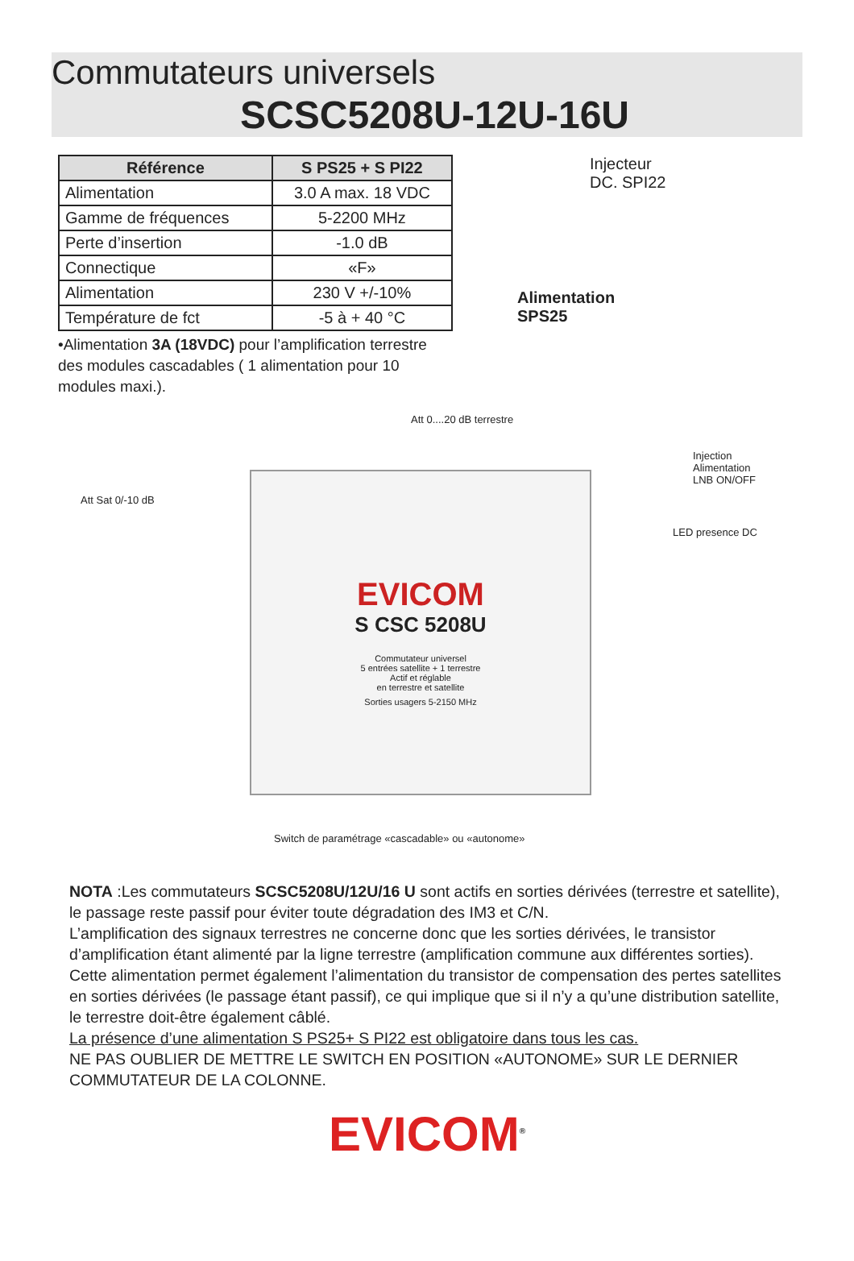Commutateurs universels
SCSC5208U-12U-16U
| Référence | S PS25 + S PI22 |
| --- | --- |
| Alimentation | 3.0 A max. 18 VDC |
| Gamme de fréquences | 5-2200 MHz |
| Perte d’insertion | -1.0 dB |
| Connectique | «F» |
| Alimentation | 230 V +/-10% |
| Température de fct | -5 à + 40 °C |
•Alimentation 3A (18VDC) pour l’amplification terrestre des modules cascadables ( 1 alimentation pour 10 modules maxi.).
Injecteur
DC. SPI22
Alimentation
SPS25
Att 0....20 dB terrestre
Att Sat 0/-10 dB
Injection Alimentation
LNB ON/OFF
LED presence DC
EVICOM
S CSC 5208U
Commutateur universel
5 entrées satellite + 1 terrestre
Actif et réglable
en terrestre et satellite
Sorties usagers 5-2150 MHz
Switch de paramétrage «cascadable» ou «autonome»
NOTA :Les commutateurs SCSC5208U/12U/16 U sont actifs en sorties dérivées (terrestre et satellite), le passage reste passif pour éviter toute dégradation des IM3 et C/N.
L’amplification des signaux terrestres ne concerne donc que les sorties dérivées, le transistor d’amplification étant alimenté par la ligne terrestre (amplification commune aux différentes sorties). Cette alimentation permet également l’alimentation du transistor de compensation des pertes satellites en sorties dérivées (le passage étant passif), ce qui implique que si il n’y a qu’une distribution satellite, le terrestre doit-être également câblé.
La présence d’une alimentation S PS25+ S PI22 est obligatoire dans tous les cas.
NE PAS OUBLIER DE METTRE LE SWITCH EN POSITION «AUTONOME» SUR LE DERNIER COMMUTATEUR DE LA COLONNE.
EVICOM<sup>®</sup>